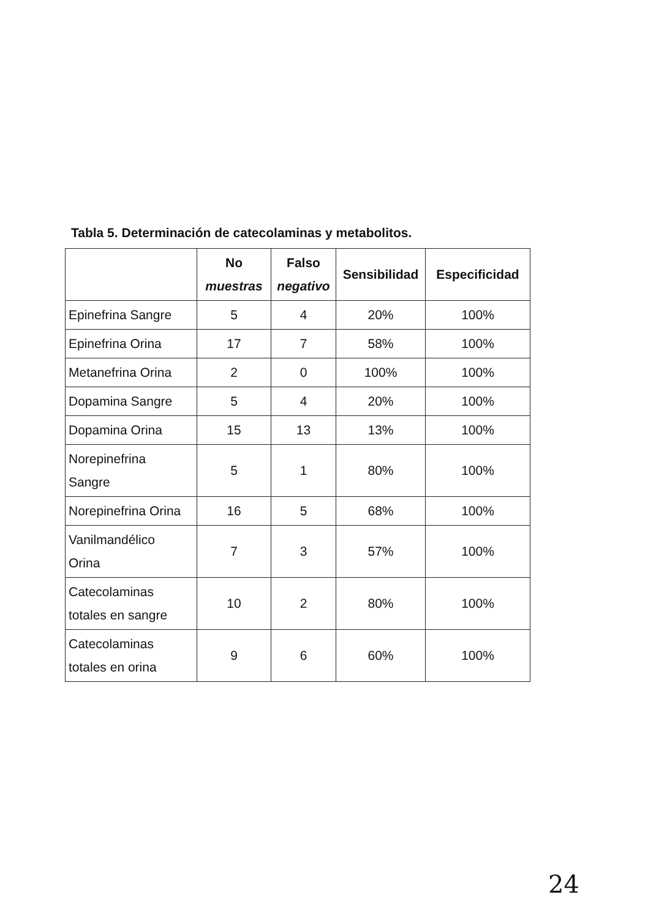Tabla 5. Determinación de catecolaminas y metabolitos.
| | No muestras | Falso negativo | Sensibilidad | Especificidad |
| --- | --- | --- | --- | --- |
| Epinefrina Sangre | 5 | 4 | 20% | 100% |
| Epinefrina Orina | 17 | 7 | 58% | 100% |
| Metanefrina Orina | 2 | 0 | 100% | 100% |
| Dopamina Sangre | 5 | 4 | 20% | 100% |
| Dopamina Orina | 15 | 13 | 13% | 100% |
| Norepinefrina Sangre | 5 | 1 | 80% | 100% |
| Norepinefrina Orina | 16 | 5 | 68% | 100% |
| Vanilmandélico Orina | 7 | 3 | 57% | 100% |
| Catecolaminas totales en sangre | 10 | 2 | 80% | 100% |
| Catecolaminas totales en orina | 9 | 6 | 60% | 100% |
24